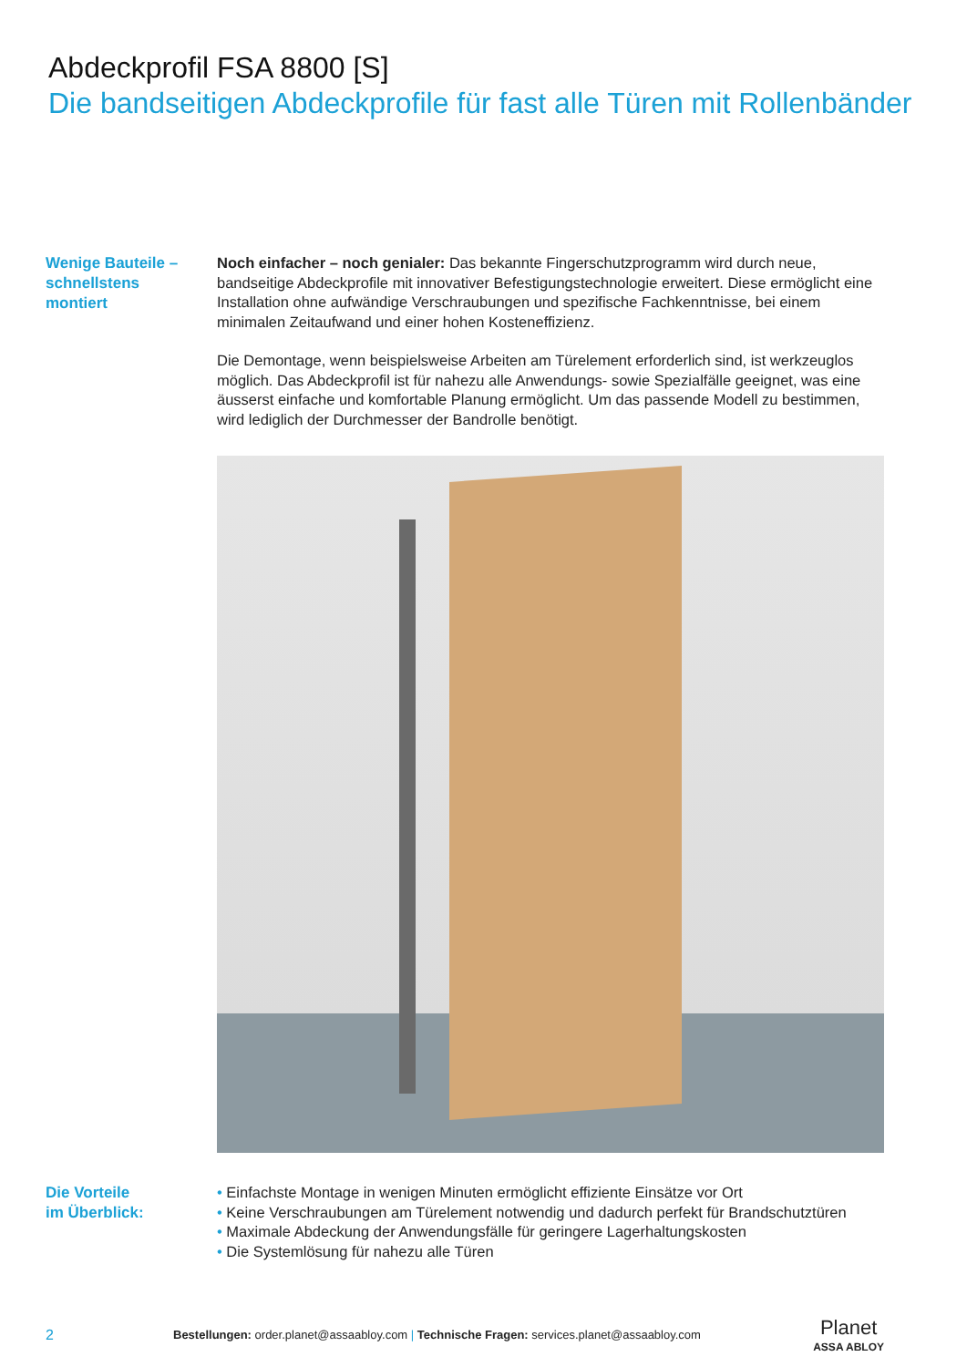Abdeckprofil FSA 8800 [S]
Die bandseitigen Abdeckprofile für fast alle Türen mit Rollenbänder
Wenige Bauteile –
schnellstens
montiert
Noch einfacher – noch genialer: Das bekannte Fingerschutzprogramm wird durch neue, bandseitige Abdeckprofile mit innovativer Befestigungstechnologie erweitert. Diese ermöglicht eine Installation ohne aufwändige Verschraubungen und spezifische Fachkenntnisse, bei einem minimalen Zeitaufwand und einer hohen Kosteneffizienz.
Die Demontage, wenn beispielsweise Arbeiten am Türelement erforderlich sind, ist werkzeuglos möglich. Das Abdeckprofil ist für nahezu alle Anwendungs- sowie Spezialfälle geeignet, was eine äusserst einfache und komfortable Planung ermöglicht. Um das passende Modell zu bestimmen, wird lediglich der Durchmesser der Bandrolle benötigt.
Die Vorteile
im Überblick:
• Einfachste Montage in wenigen Minuten ermöglicht effiziente Einsätze vor Ort
• Keine Verschraubungen am Türelement notwendig und dadurch perfekt für Brandschutztüren
• Maximale Abdeckung der Anwendungsfälle für geringere Lagerhaltungskosten
• Die Systemlösung für nahezu alle Türen
2 Bestellungen: order.planet@assaabloy.com | Technische Fragen: services.planet@assaabloy.com Planet
ASSA ABLOY